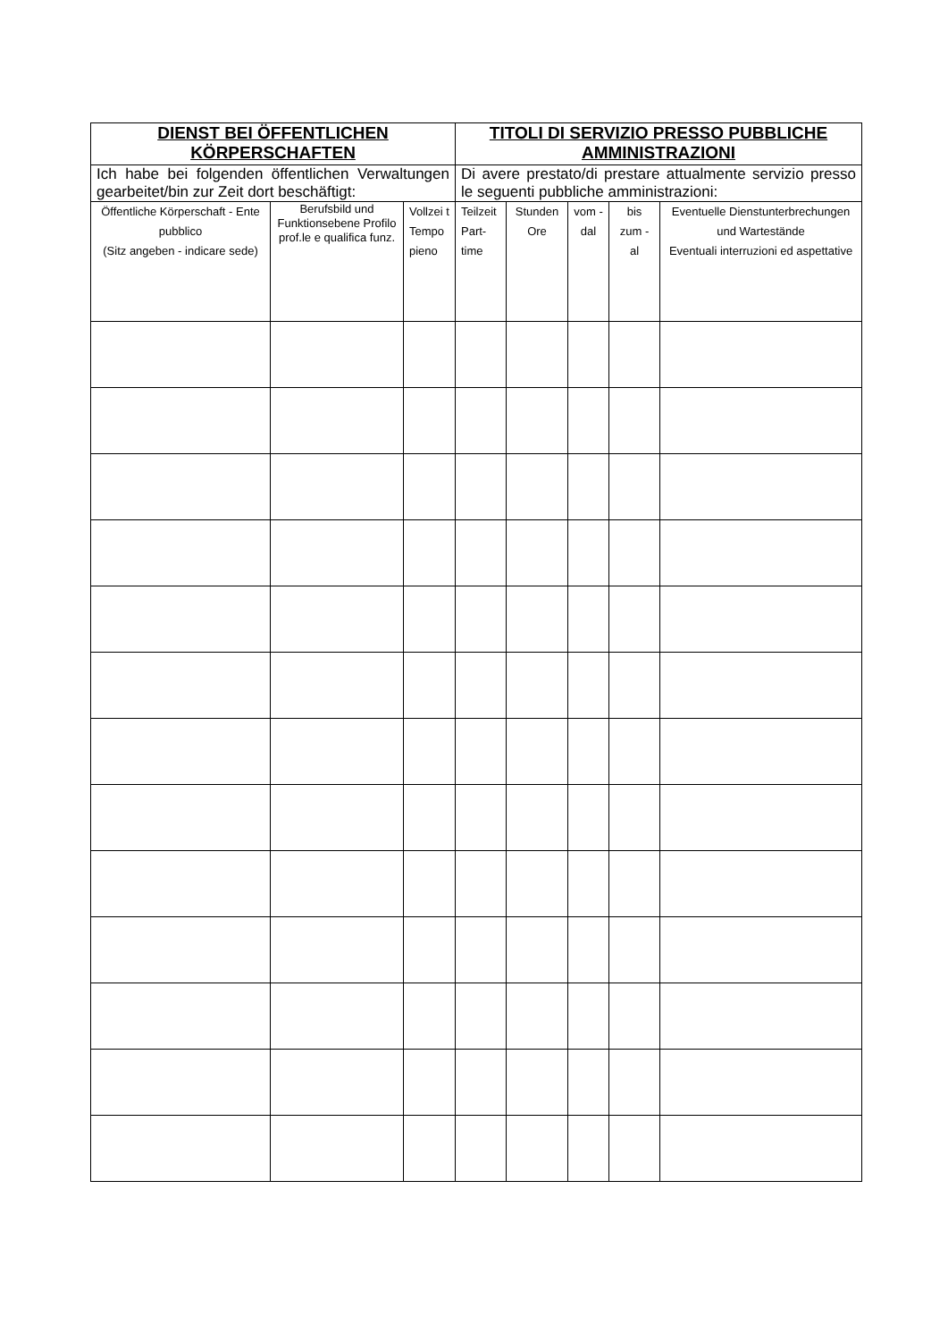| DIENST BEI ÖFFENTLICHEN KÖRPERSCHAFTEN | | | TITOLI DI SERVIZIO PRESSO PUBBLICHE AMMINISTRAZIONI | | | | |
| --- | --- | --- | --- | --- | --- | --- | --- |
| Ich habe bei folgenden öffentlichen Verwaltungen gearbeitet/bin zur Zeit dort beschäftigt: | | | Di avere prestato/di prestare attualmente servizio presso le seguenti pubbliche amministrazioni: | | | | |
| Öffentliche Körperschaft - Ente pubblico (Sitz angeben - indicare sede) | Berufsbild und Funktionsebene Profilo prof.le e qualifica funz. | Vollzei t Tempo pieno | Teilzeit Part-time | Stunden Ore | vom - dal | bis zum - al | Eventuelle Dienstunterbrechungen und Wartestände Eventuali interruzioni ed aspettative |